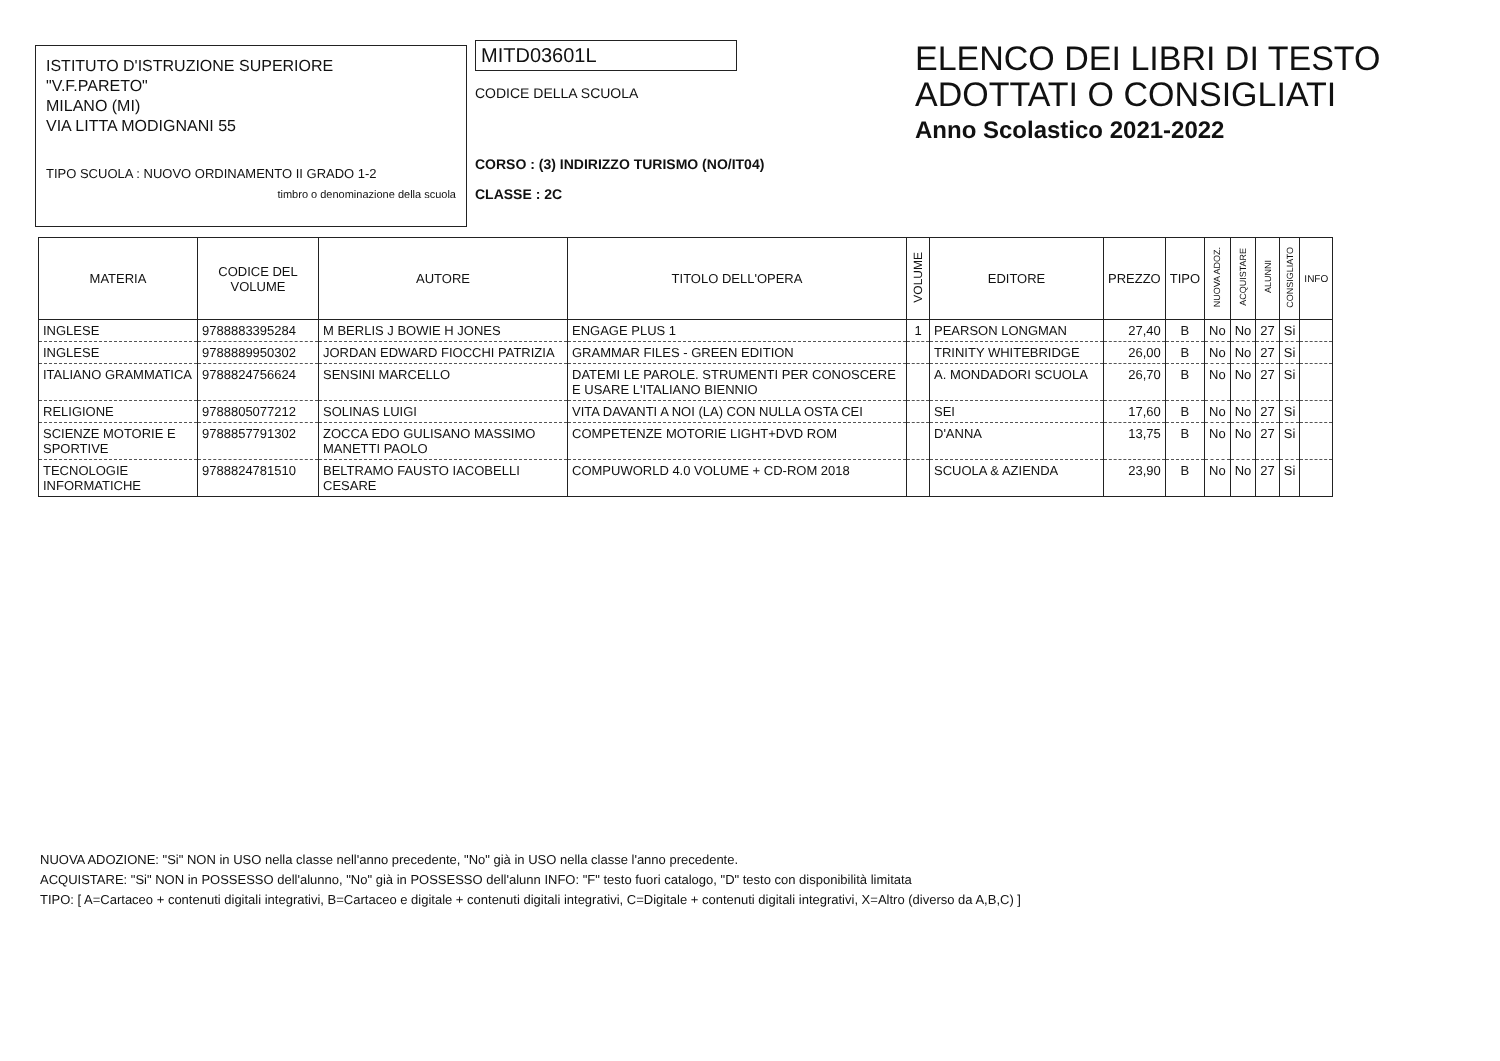ISTITUTO D'ISTRUZIONE SUPERIORE
"V.F.PARETO"
MILANO (MI)
VIA LITTA MODIGNANI 55
TIPO SCUOLA : NUOVO ORDINAMENTO II GRADO 1-2
timbro o denominazione della scuola
MITD03601L
CODICE DELLA SCUOLA
CORSO : (3) INDIRIZZO TURISMO (NO/IT04)
CLASSE : 2C
ELENCO DEI LIBRI DI TESTO
ADOTTATI O CONSIGLIATI
Anno Scolastico 2021-2022
| MATERIA | CODICE DEL VOLUME | AUTORE | TITOLO DELL'OPERA | VOLUME | EDITORE | PREZZO | TIPO | NUOVA ADOZ. | ACQUISTARE | ALUNNI | CONSIGLIATO | INFO |
| --- | --- | --- | --- | --- | --- | --- | --- | --- | --- | --- | --- | --- |
| INGLESE | 9788883395284 | M BERLIS J BOWIE H JONES | ENGAGE PLUS 1 | 1 | PEARSON LONGMAN | 27,40 | B | No | No | 27 | Si | |
| INGLESE | 9788889950302 | JORDAN EDWARD FIOCCHI PATRIZIA | GRAMMAR FILES - GREEN EDITION | | TRINITY WHITEBRIDGE | 26,00 | B | No | No | 27 | Si | |
| ITALIANO GRAMMATICA | 9788824756624 | SENSINI MARCELLO | DATEMI LE PAROLE. STRUMENTI PER CONOSCERE E USARE L'ITALIANO BIENNIO | | A. MONDADORI SCUOLA | 26,70 | B | No | No | 27 | Si | |
| RELIGIONE | 9788805077212 | SOLINAS LUIGI | VITA DAVANTI A NOI (LA) CON NULLA OSTA CEI | | SEI | 17,60 | B | No | No | 27 | Si | |
| SCIENZE MOTORIE E SPORTIVE | 9788857791302 | ZOCCA EDO GULISANO MASSIMO MANETTI PAOLO | COMPETENZE MOTORIE LIGHT+DVD ROM | | D'ANNA | 13,75 | B | No | No | 27 | Si | |
| TECNOLOGIE INFORMATICHE | 9788824781510 | BELTRAMO FAUSTO IACOBELLI CESARE | COMPUWORLD 4.0 VOLUME + CD-ROM 2018 | | SCUOLA & AZIENDA | 23,90 | B | No | No | 27 | Si | |
NUOVA ADOZIONE: "Si" NON in USO nella classe nell'anno precedente, "No" già in USO nella classe l'anno precedente.
ACQUISTARE: "Si" NON in POSSESSO dell'alunno, "No" già in POSSESSO dell'alunn INFO: "F" testo fuori catalogo, "D" testo con disponibilità limitata
TIPO: [ A=Cartaceo + contenuti digitali integrativi, B=Cartaceo e digitale + contenuti digitali integrativi, C=Digitale + contenuti digitali integrativi, X=Altro (diverso da A,B,C) ]